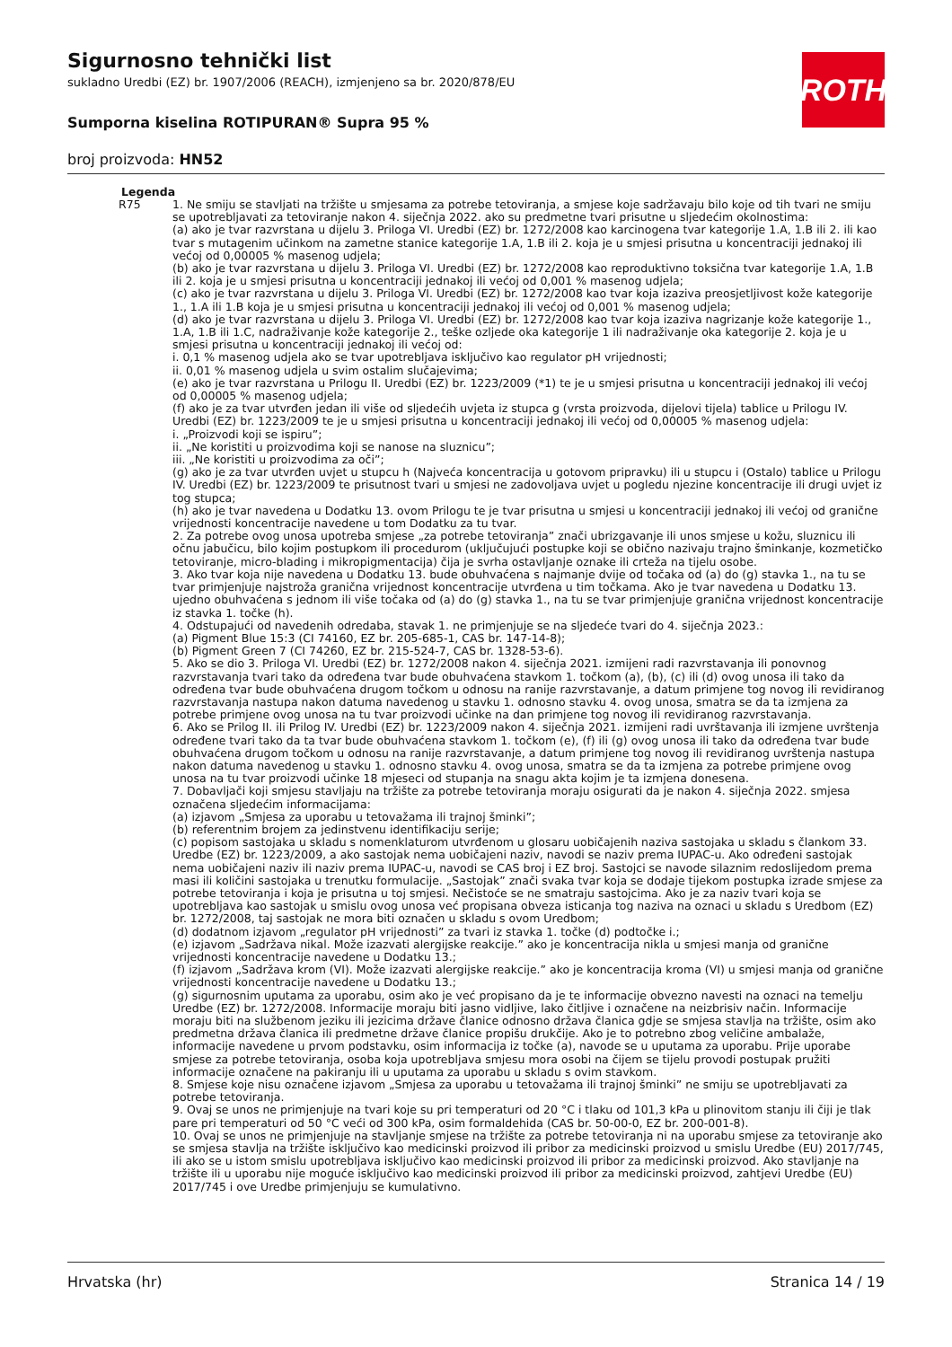Sigurnosno tehnički list
sukladno Uredbi (EZ) br. 1907/2006 (REACH), izmjenjeno sa br. 2020/878/EU
ROTH
Sumporna kiselina ROTIPURAN® Supra 95 %
broj proizvoda: HN52
Legenda
| R75 | 1. Ne smiju se stavljati na tržište u smjesama za potrebe tetoviranja, a smjese koje sadržavaju bilo koje od tih tvari ne smiju se upotrebljavati za tetoviranje nakon 4. siječnja 2022. ako su predmetne tvari prisutne u sljedećim okolnostima: (a) ako je tvar razvrstana u dijelu 3. Priloga VI. Uredbi (EZ) br. 1272/2008 kao karcinogena tvar kategorije 1.A, 1.B ili 2. ili kao tvar s mutagenim učinkom na zametne stanice kategorije 1.A, 1.B ili 2. koja je u smjesi prisutna u koncentraciji jednakoj ili većoj od 0,00005 % masenog udjela; (b) ako je tvar razvrstana u dijelu 3. Priloga VI. Uredbi (EZ) br. 1272/2008 kao reproduktivno toksična tvar kategorije 1.A, 1.B ili 2. koja je u smjesi prisutna u koncentraciji jednakoj ili većoj od 0,001 % masenog udjela; (c) ako je tvar razvrstana u dijelu 3. Priloga VI. Uredbi (EZ) br. 1272/2008 kao tvar koja izaziva preosjetljivost kože kategorije 1., 1.A ili 1.B koja je u smjesi prisutna u koncentraciji jednakoj ili većoj od 0,001 % masenog udjela; (d) ako je tvar razvrstana u dijelu 3. Priloga VI. Uredbi (EZ) br. 1272/2008 kao tvar koja izaziva nagrizanje kože kategorije 1., 1.A, 1.B ili 1.C, nadraživanje kože kategorije 2., teške ozljede oka kategorije 1 ili nadraživanje oka kategorije 2. koja je u smjesi prisutna u koncentraciji jednakoj ili većoj od: i. 0,1 % masenog udjela ako se tvar upotrebljava isključivo kao regulator pH vrijednosti; ii. 0,01 % masenog udjela u svim ostalim slučajevima; (e) ako je tvar razvrstana u Prilogu II. Uredbi (EZ) br. 1223/2009 (*1) te je u smjesi prisutna u koncentraciji jednakoj ili većoj od 0,00005 % masenog udjela; (f) ako je za tvar utvrđen jedan ili više od sljedećih uvjeta iz stupca g (vrsta proizvoda, dijelovi tijela) tablice u Prilogu IV. Uredbi (EZ) br. 1223/2009 te je u smjesi prisutna u koncentraciji jednakoj ili većoj od 0,00005 % masenog udjela: i. „Proizvodi koji se ispiru”; ii. „Ne koristiti u proizvodima koji se nanose na sluznicu”; iii. „Ne koristiti u proizvodima za oči”; (g) ako je za tvar utvrđen uvjet u stupcu h (Najveća koncentracija u gotovom pripravku) ili u stupcu i (Ostalo) tablice u Prilogu IV. Uredbi (EZ) br. 1223/2009 te prisutnost tvari u smjesi ne zadovoljava uvjet u pogledu njezine koncentracije ili drugi uvjet iz tog stupca; (h) ako je tvar navedena u Dodatku 13. ovom Prilogu te je tvar prisutna u smjesi u koncentraciji jednakoj ili većoj od granične vrijednosti koncentracije navedene u tom Dodatku za tu tvar. 2. Za potrebe ovog unosa upotreba smjese „za potrebe tetoviranja” znači ubrizgavanje ili unos smjese u kožu, sluznicu ili očnu jabučicu, bilo kojim postupkom ili procedurom (uključujući postupke koji se obično nazivaju trajno šminkanje, kozmetičko tetoviranje, micro-blading i mikropigmentacija) čija je svrha ostavljanje oznake ili crteža na tijelu osobe. 3. Ako tvar koja nije navedena u Dodatku 13. bude obuhvaćena s najmanje dvije od točaka od (a) do (g) stavka 1., na tu se tvar primjenjuje najstroža granična vrijednost koncentracije utvrđena u tim točkama. Ako je tvar navedena u Dodatku 13. ujedno obuhvaćena s jednom ili više točaka od (a) do (g) stavka 1., na tu se tvar primjenjuje granična vrijednost koncentracije iz stavka 1. točke (h). 4. Odstupajući od navedenih odredaba, stavak 1. ne primjenjuje se na sljedeće tvari do 4. siječnja 2023.: (a) Pigment Blue 15:3 (CI 74160, EZ br. 205-685-1, CAS br. 147-14-8); (b) Pigment Green 7 (CI 74260, EZ br. 215-524-7, CAS br. 1328-53-6). 5. Ako se dio 3. Priloga VI. Uredbi (EZ) br. 1272/2008 nakon 4. siječnja 2021. izmijeni radi razvrstavanja ili ponovnog razvrstavanja tvari tako da određena tvar bude obuhvaćena stavkom 1. točkom (a), (b), (c) ili (d) ovog unosa ili tako da određena tvar bude obuhvaćena drugom točkom u odnosu na ranije razvrstavanje, a datum primjene tog novog ili revidiranog razvrstavanja nastupa nakon datuma navedenog u stavku 1. odnosno stavku 4. ovog unosa, smatra se da ta izmjena za potrebe primjene ovog unosa na tu tvar proizvodi učinke na dan primjene tog novog ili revidiranog razvrstavanja. 6. Ako se Prilog II. ili Prilog IV. Uredbi (EZ) br. 1223/2009 nakon 4. siječnja 2021. izmijeni radi uvrštavanja ili izmjene uvrštenja određene tvari tako da ta tvar bude obuhvaćena stavkom 1. točkom (e), (f) ili (g) ovog unosa ili tako da određena tvar bude obuhvaćena drugom točkom u odnosu na ranije razvrstavanje, a datum primjene tog novog ili revidiranog uvrštenja nastupa nakon datuma navedenog u stavku 1. odnosno stavku 4. ovog unosa, smatra se da ta izmjena za potrebe primjene ovog unosa na tu tvar proizvodi učinke 18 mjeseci od stupanja na snagu akta kojim je ta izmjena donesena. 7. Dobavljači koji smjesu stavljaju na tržište za potrebe tetoviranja moraju osigurati da je nakon 4. siječnja 2022. smjesa označena sljedećim informacijama: (a) izjavom „Smjesa za uporabu u tetovažama ili trajnoj šminki”; (b) referentnim brojem za jedinstvenu identifikaciju serije; (c) popisom sastojaka u skladu s nomenklaturom utvrđenom u glosaru uobičajenih naziva sastojaka u skladu s člankom 33. Uredbe (EZ) br. 1223/2009, a ako sastojak nema uobičajeni naziv, navodi se naziv prema IUPAC-u. Ako određeni sastojak nema uobičajeni naziv ili naziv prema IUPAC-u, navodi se CAS broj i EZ broj. Sastojci se navode silaznim redoslijedom prema masi ili količini sastojaka u trenutku formulacije. „Sastojak” znači svaka tvar koja se dodaje tijekom postupka izrade smjese za potrebe tetoviranja i koja je prisutna u toj smjesi. Nečistoće se ne smatraju sastojcima. Ako je za naziv tvari koja se upotrebljava kao sastojak u smislu ovog unosa već propisana obveza isticanja tog naziva na oznaci u skladu s Uredbom (EZ) br. 1272/2008, taj sastojak ne mora biti označen u skladu s ovom Uredbom; (d) dodatnom izjavom „regulator pH vrijednosti” za tvari iz stavka 1. točke (d) podtočke i.; (e) izjavom „Sadržava nikal. Može izazvati alergijske reakcije.” ako je koncentracija nikla u smjesi manja od granične vrijednosti koncentracije navedene u Dodatku 13.; (f) izjavom „Sadržava krom (VI). Može izazvati alergijske reakcije.” ako je koncentracija kroma (VI) u smjesi manja od granične vrijednosti koncentracije navedene u Dodatku 13.; (g) sigurnosnim uputama za uporabu, osim ako je već propisano da je te informacije obvezno navesti na oznaci na temelju Uredbe (EZ) br. 1272/2008. Informacije moraju biti jasno vidljive, lako čitljive i označene na neizbrisiv način. Informacije moraju biti na službenom jeziku ili jezicima države članice odnosno država članica gdje se smjesa stavlja na tržište, osim ako predmetna država članica ili predmetne države članice propišu drukčije. Ako je to potrebno zbog veličine ambalaže, informacije navedene u prvom podstavku, osim informacija iz točke (a), navode se u uputama za uporabu. Prije uporabe smjese za potrebe tetoviranja, osoba koja upotrebljava smjesu mora osobi na čijem se tijelu provodi postupak pružiti informacije označene na pakiranju ili u uputama za uporabu u skladu s ovim stavkom. 8. Smjese koje nisu označene izjavom „Smjesa za uporabu u tetovažama ili trajnoj šminki” ne smiju se upotrebljavati za potrebe tetoviranja. 9. Ovaj se unos ne primjenjuje na tvari koje su pri temperaturi od 20 °C i tlaku od 101,3 kPa u plinovitom stanju ili čiji je tlak pare pri temperaturi od 50 °C veći od 300 kPa, osim formaldehida (CAS br. 50-00-0, EZ br. 200-001-8). 10. Ovaj se unos ne primjenjuje na stavljanje smjese na tržište za potrebe tetoviranja ni na uporabu smjese za tetoviranje ako se smjesa stavlja na tržište isključivo kao medicinski proizvod ili pribor za medicinski proizvod u smislu Uredbe (EU) 2017/745, ili ako se u istom smislu upotrebljava isključivo kao medicinski proizvod ili pribor za medicinski proizvod. Ako stavljanje na tržište ili u uporabu nije moguće isključivo kao medicinski proizvod ili pribor za medicinski proizvod, zahtjevi Uredbe (EU) 2017/745 i ove Uredbe primjenjuju se kumulativno. |
Hrvatska (hr) Stranica 14 / 19